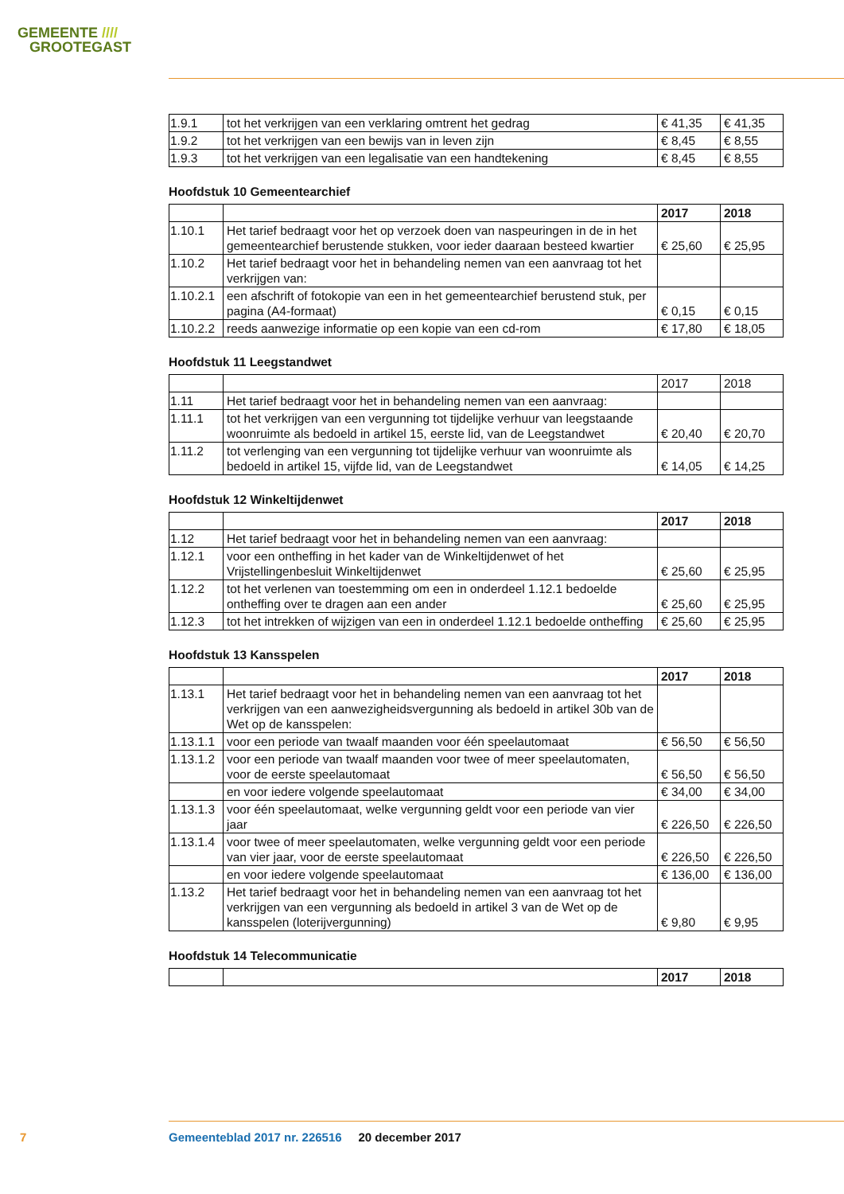GEMEENTE ////
GROOTEGAST
| 1.9.1 | tot het verkrijgen van een verklaring omtrent het gedrag | € 41,35 | € 41,35 |
| 1.9.2 | tot het verkrijgen van een bewijs van in leven zijn | € 8,45 | € 8,55 |
| 1.9.3 | tot het verkrijgen van een legalisatie van een handtekening | € 8,45 | € 8,55 |
Hoofdstuk 10 Gemeentearchief
| | | 2017 | 2018 |
| 1.10.1 | Het tarief bedraagt voor het op verzoek doen van naspeuringen in de in het gemeentearchief berustende stukken, voor ieder daaraan besteed kwartier | € 25,60 | € 25,95 |
| 1.10.2 | Het tarief bedraagt voor het in behandeling nemen van een aanvraag tot het verkrijgen van: | | |
| 1.10.2.1 | een afschrift of fotokopie van een in het gemeentearchief berustend stuk, per pagina (A4-formaat) | € 0,15 | € 0,15 |
| 1.10.2.2 | reeds aanwezige informatie op een kopie van een cd-rom | € 17,80 | € 18,05 |
Hoofdstuk 11 Leegstandwet
| | | 2017 | 2018 |
| 1.11 | Het tarief bedraagt voor het in behandeling nemen van een aanvraag: | | |
| 1.11.1 | tot het verkrijgen van een vergunning tot tijdelijke verhuur van leegstaande woonruimte als bedoeld in artikel 15, eerste lid, van de Leegstandwet | € 20,40 | € 20,70 |
| 1.11.2 | tot verlenging van een vergunning tot tijdelijke verhuur van woonruimte als bedoeld in artikel 15, vijfde lid, van de Leegstandwet | € 14,05 | € 14,25 |
Hoofdstuk 12 Winkeltijdenwet
| | | 2017 | 2018 |
| 1.12 | Het tarief bedraagt voor het in behandeling nemen van een aanvraag: | | |
| 1.12.1 | voor een ontheffing in het kader van de Winkeltijdenwet of het Vrijstellingenbesluit Winkeltijdenwet | € 25,60 | € 25,95 |
| 1.12.2 | tot het verlenen van toestemming om een in onderdeel 1.12.1 bedoelde ontheffing over te dragen aan een ander | € 25,60 | € 25,95 |
| 1.12.3 | tot het intrekken of wijzigen van een in onderdeel 1.12.1 bedoelde ontheffing | € 25,60 | € 25,95 |
Hoofdstuk 13 Kansspelen
| | | 2017 | 2018 |
| 1.13.1 | Het tarief bedraagt voor het in behandeling nemen van een aanvraag tot het verkrijgen van een aanwezigheidsvergunning als bedoeld in artikel 30b van de Wet op de kansspelen: | | |
| 1.13.1.1 | voor een periode van twaalf maanden voor één speelautomaat | € 56,50 | € 56,50 |
| 1.13.1.2 | voor een periode van twaalf maanden voor twee of meer speelautomaten, voor de eerste speelautomaat | € 56,50 | € 56,50 |
| | en voor iedere volgende speelautomaat | € 34,00 | € 34,00 |
| 1.13.1.3 | voor één speelautomaat, welke vergunning geldt voor een periode van vier jaar | € 226,50 | € 226,50 |
| 1.13.1.4 | voor twee of meer speelautomaten, welke vergunning geldt voor een periode van vier jaar, voor de eerste speelautomaat | € 226,50 | € 226,50 |
| | en voor iedere volgende speelautomaat | € 136,00 | € 136,00 |
| 1.13.2 | Het tarief bedraagt voor het in behandeling nemen van een aanvraag tot het verkrijgen van een vergunning als bedoeld in artikel 3 van de Wet op de kansspelen (loterijvergunning) | € 9,80 | € 9,95 |
Hoofdstuk 14 Telecommunicatie
| | | 2017 | 2018 |
7
Gemeenteblad 2017 nr. 226516 20 december 2017